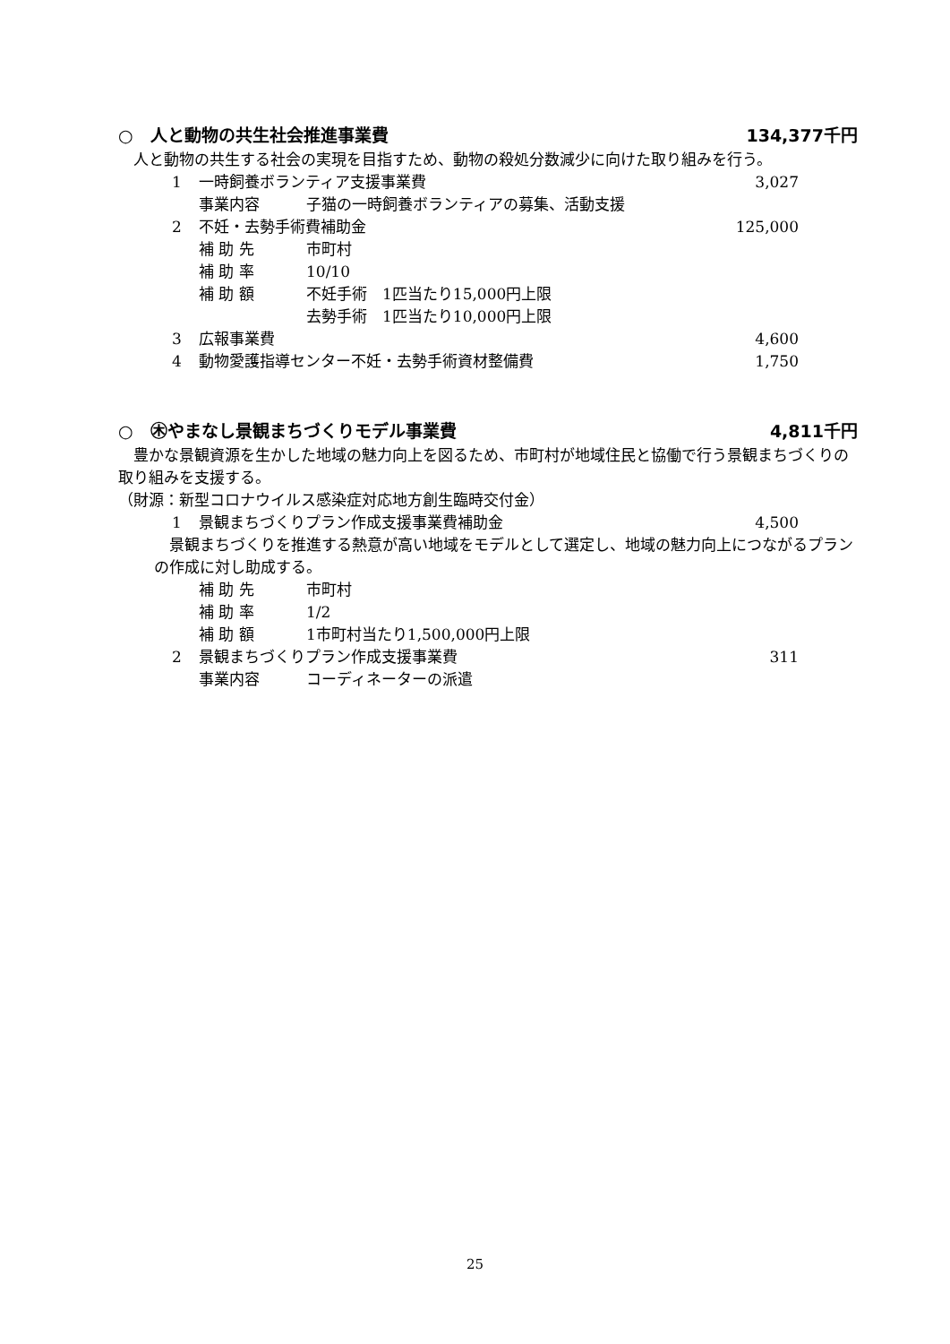○　人と動物の共生社会推進事業費 134,377千円
　人と動物の共生する社会の実現を目指すため、動物の殺処分数減少に向けた取り組みを行う。
1 一時飼養ボランティア支援事業費 3,027
事業内容 子猫の一時飼養ボランティアの募集、活動支援
2 不妊・去勢手術費補助金 125,000
補 助 先 市町村
補 助 率 10/10
補 助 額 不妊手術　1匹当たり15,000円上限
去勢手術　1匹当たり10,000円上限
3 広報事業費 4,600
4 動物愛護指導センター不妊・去勢手術資材整備費 1,750
○　㊍やまなし景観まちづくりモデル事業費 4,811千円
　豊かな景観資源を生かした地域の魅力向上を図るため、市町村が地域住民と協働で行う景観まちづくりの取り組みを支援する。
（財源：新型コロナウイルス感染症対応地方創生臨時交付金）
1 景観まちづくりプラン作成支援事業費補助金 4,500
　景観まちづくりを推進する熱意が高い地域をモデルとして選定し、地域の魅力向上につながるプランの作成に対し助成する。
補 助 先 市町村
補 助 率 1/2
補 助 額 1市町村当たり1,500,000円上限
2 景観まちづくりプラン作成支援事業費 311
事業内容 コーディネーターの派遣
25